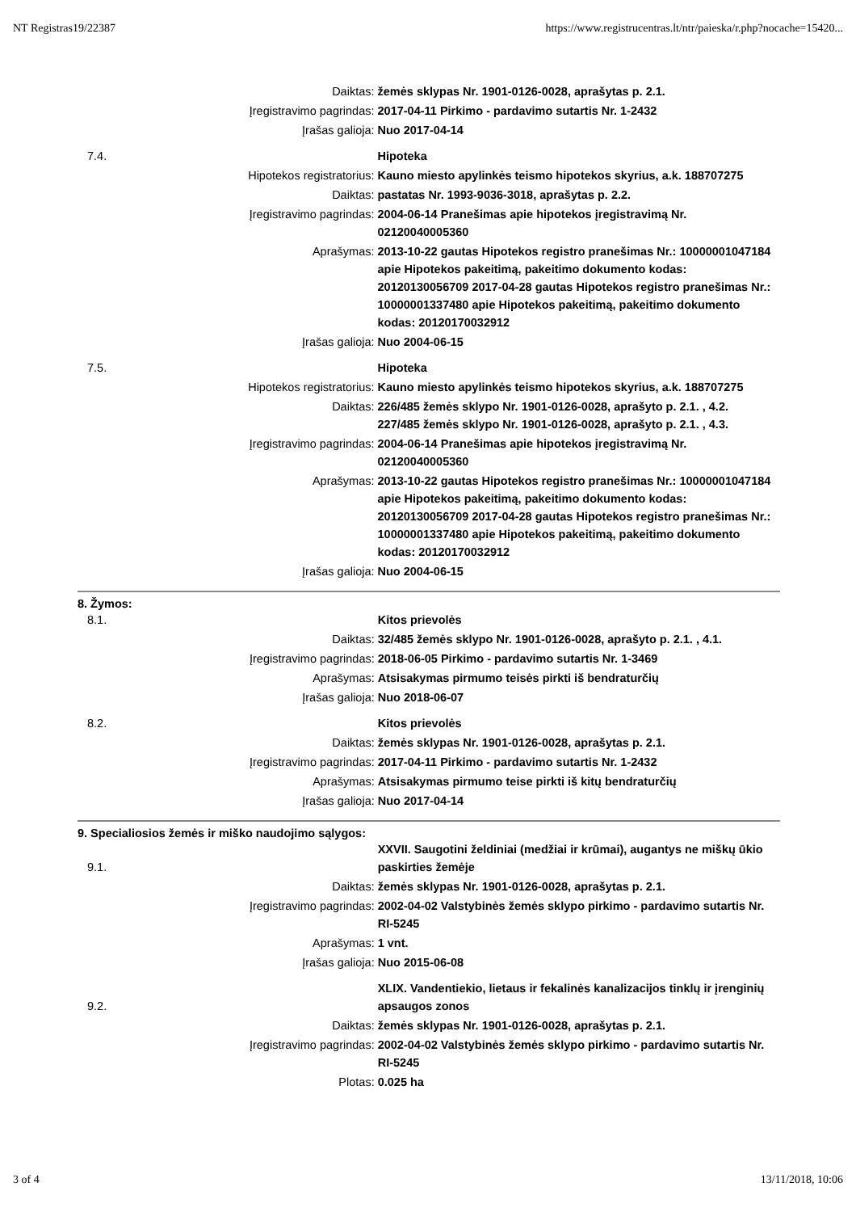NT Registras19/22387 https://www.registrucentras.lt/ntr/paieska/r.php?nocache=15420...
| | Daiktas: | žemės sklypas Nr. 1901-0126-0028, aprašytas p. 2.1. |
| | Įregistravimo pagrindas: | 2017-04-11 Pirkimo - pardavimo sutartis Nr. 1-2432 |
| | Įrašas galioja: | Nuo 2017-04-14 |
| 7.4. | | Hipoteka |
| | Hipotekos registratorius: | Kauno miesto apylinkės teismo hipotekos skyrius, a.k. 188707275 |
| | Daiktas: | pastatas Nr. 1993-9036-3018, aprašytas p. 2.2. |
| | Įregistravimo pagrindas: | 2004-06-14 Pranešimas apie hipotekos įregistravimą Nr. 02120040005360 |
| | Aprašymas: | 2013-10-22 gautas Hipotekos registro pranešimas Nr.: 10000001047184 apie Hipotekos pakeitimą, pakeitimo dokumento kodas: 20120130056709 2017-04-28 gautas Hipotekos registro pranešimas Nr.: 10000001337480 apie Hipotekos pakeitimą, pakeitimo dokumento kodas: 20120170032912 |
| | Įrašas galioja: | Nuo 2004-06-15 |
| 7.5. | | Hipoteka |
| | Hipotekos registratorius: | Kauno miesto apylinkės teismo hipotekos skyrius, a.k. 188707275 |
| | Daiktas: | 226/485 žemės sklypo Nr. 1901-0126-0028, aprašyto p. 2.1. , 4.2. 227/485 žemės sklypo Nr. 1901-0126-0028, aprašyto p. 2.1. , 4.3. |
| | Įregistravimo pagrindas: | 2004-06-14 Pranešimas apie hipotekos įregistravimą Nr. 02120040005360 |
| | Aprašymas: | 2013-10-22 gautas Hipotekos registro pranešimas Nr.: 10000001047184 apie Hipotekos pakeitimą, pakeitimo dokumento kodas: 20120130056709 2017-04-28 gautas Hipotekos registro pranešimas Nr.: 10000001337480 apie Hipotekos pakeitimą, pakeitimo dokumento kodas: 20120170032912 |
| | Įrašas galioja: | Nuo 2004-06-15 |
8. Žymos:
| 8.1. | | Kitos prievolės |
| | Daiktas: | 32/485 žemės sklypo Nr. 1901-0126-0028, aprašyto p. 2.1. , 4.1. |
| | Įregistravimo pagrindas: | 2018-06-05 Pirkimo - pardavimo sutartis Nr. 1-3469 |
| | Aprašymas: | Atsisakymas pirmumo teisės pirkti iš bendraturčių |
| | Įrašas galioja: | Nuo 2018-06-07 |
| 8.2. | | Kitos prievolės |
| | Daiktas: | žemės sklypas Nr. 1901-0126-0028, aprašytas p. 2.1. |
| | Įregistravimo pagrindas: | 2017-04-11 Pirkimo - pardavimo sutartis Nr. 1-2432 |
| | Aprašymas: | Atsisakymas pirmumo teise pirkti iš kitų bendraturčių |
| | Įrašas galioja: | Nuo 2017-04-14 |
9. Specialiosios žemės ir miško naudojimo sąlygos:
| 9.1. | | XXVII. Saugotini želdiniai (medžiai ir krūmai), augantys ne miškų ūkio paskirties žemėje |
| | Daiktas: | žemės sklypas Nr. 1901-0126-0028, aprašytas p. 2.1. |
| | Įregistravimo pagrindas: | 2002-04-02 Valstybinės žemės sklypo pirkimo - pardavimo sutartis Nr. RI-5245 |
| | Aprašymas: | 1 vnt. |
| | Įrašas galioja: | Nuo 2015-06-08 |
| 9.2. | | XLIX. Vandentiekio, lietaus ir fekalinės kanalizacijos tinklų ir įrenginių apsaugos zonos |
| | Daiktas: | žemės sklypas Nr. 1901-0126-0028, aprašytas p. 2.1. |
| | Įregistravimo pagrindas: | 2002-04-02 Valstybinės žemės sklypo pirkimo - pardavimo sutartis Nr. RI-5245 |
| | Plotas: | 0.025 ha |
3 of 4 13/11/2018, 10:06